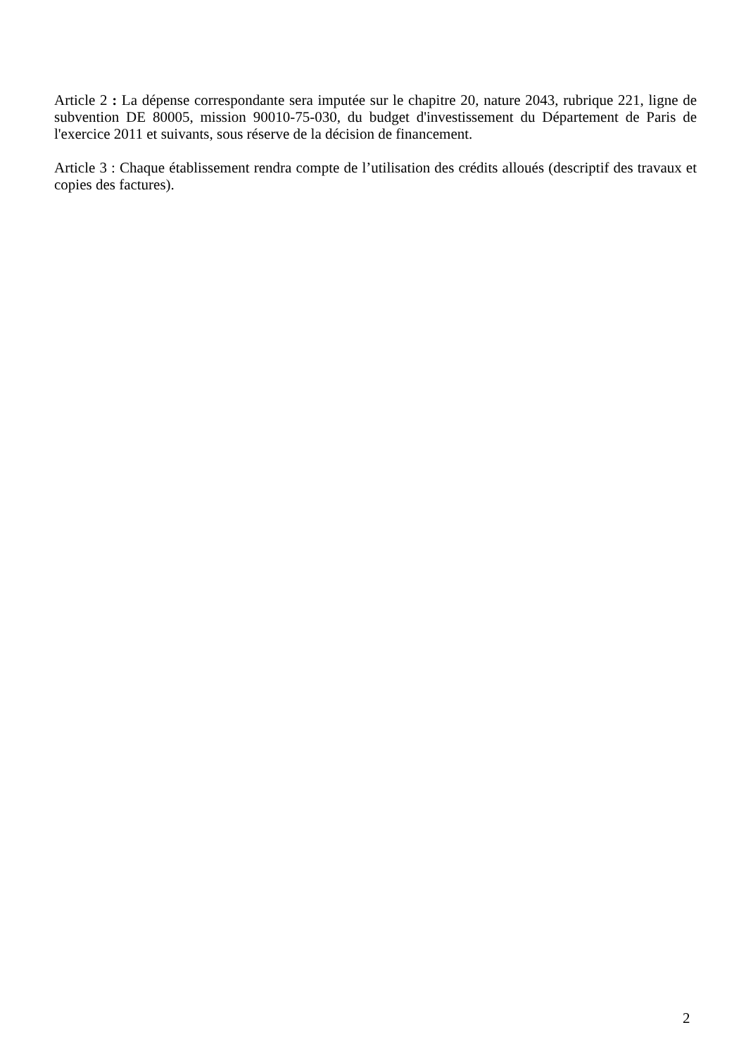Article 2 : La dépense correspondante sera imputée sur le chapitre 20, nature 2043, rubrique 221, ligne de subvention DE 80005, mission 90010-75-030, du budget d'investissement du Département de Paris de l'exercice 2011 et suivants, sous réserve de la décision de financement.
Article 3 : Chaque établissement rendra compte de l’utilisation des crédits alloués (descriptif des travaux et copies des factures).
2